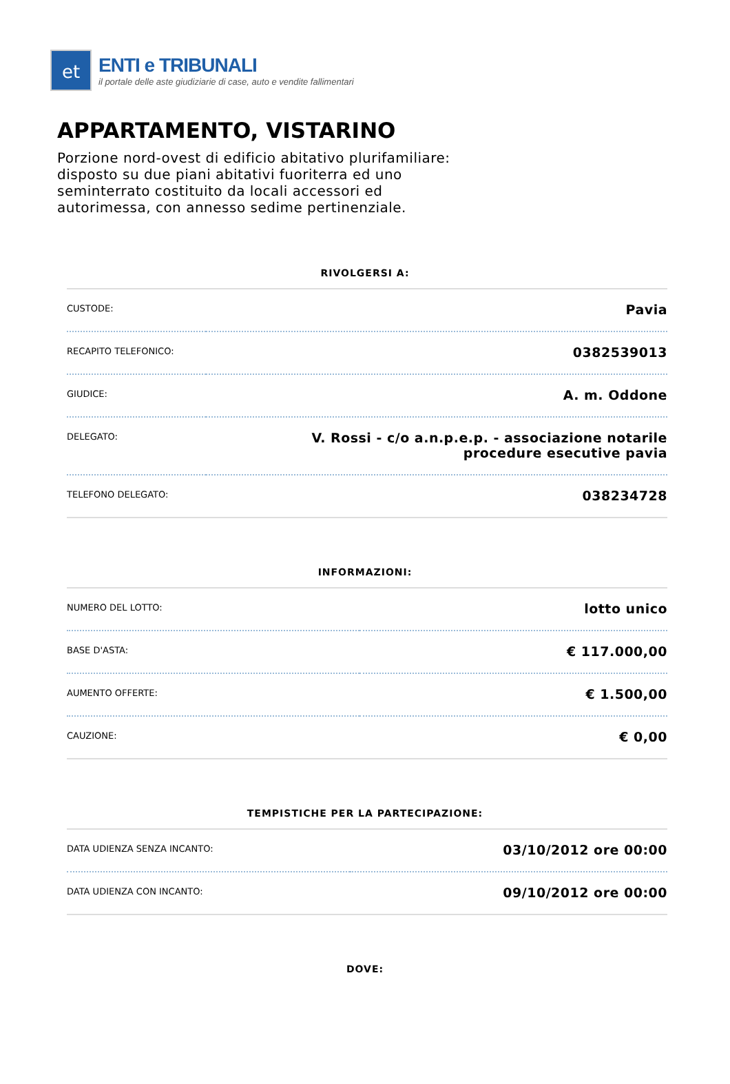et
ENTI e TRIBUNALI
il portale delle aste giudiziarie di case, auto e vendite fallimentari
APPARTAMENTO, VISTARINO
Porzione nord-ovest di edificio abitativo plurifamiliare: disposto su due piani abitativi fuoriterra ed uno seminterrato costituito da locali accessori ed autorimessa, con annesso sedime pertinenziale.
RIVOLGERSI A:
| CUSTODE: | Pavia |
| RECAPITO TELEFONICO: | 0382539013 |
| GIUDICE: | A. m. Oddone |
| DELEGATO: | V. Rossi - c/o a.n.p.e.p. - associazione notarile procedure esecutive pavia |
| TELEFONO DELEGATO: | 038234728 |
INFORMAZIONI:
| NUMERO DEL LOTTO: | lotto unico |
| BASE D'ASTA: | € 117.000,00 |
| AUMENTO OFFERTE: | € 1.500,00 |
| CAUZIONE: | € 0,00 |
TEMPISTICHE PER LA PARTECIPAZIONE:
| DATA UDIENZA SENZA INCANTO: | 03/10/2012 ore 00:00 |
| DATA UDIENZA CON INCANTO: | 09/10/2012 ore 00:00 |
DOVE: